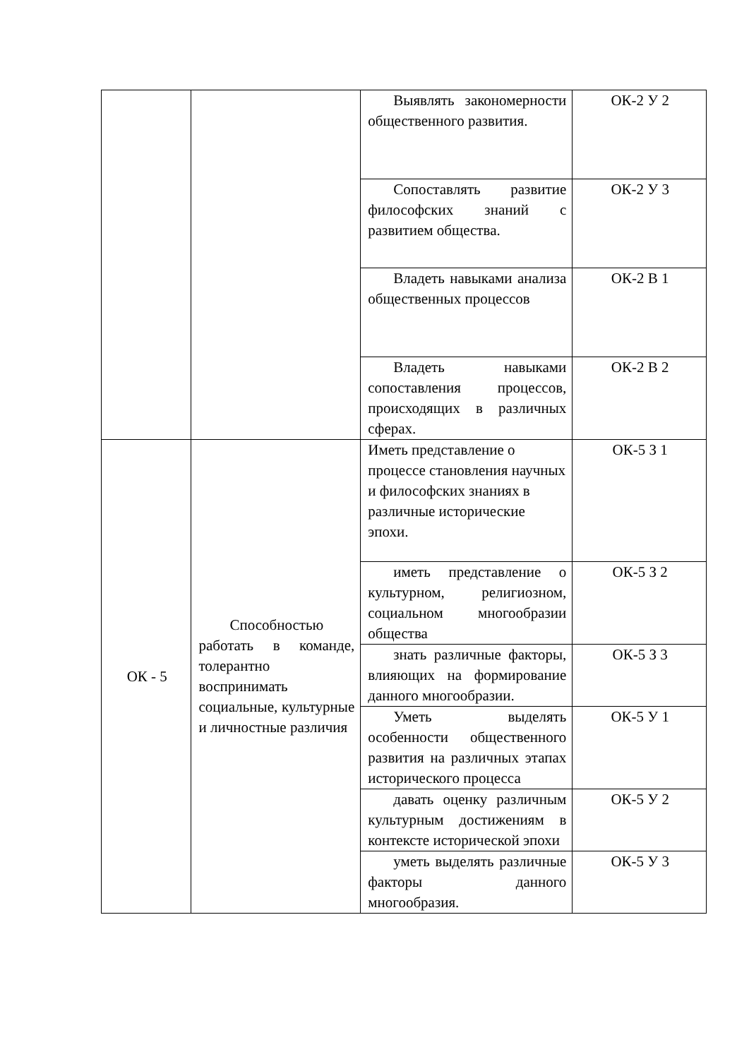| | | Выявлять закономерности общественного развития. | ОК-2 У 2 |
| | | Сопоставлять развитие философских знаний с развитием общества. | ОК-2 У 3 |
| | | Владеть навыками анализа общественных процессов | ОК-2 В 1 |
| | | Владеть навыками сопоставления процессов, происходящих в различных сферах. | ОК-2 В 2 |
| ОК - 5 | Способностью работать в команде, толерантно воспринимать социальные, культурные и личностные различия | Иметь представление о процессе становления научных и философских знаниях в различные исторические эпохи. | ОК-5 З 1 |
| | | иметь представление о культурном, религиозном, социальном многообразии общества | ОК-5 З 2 |
| | | знать различные факторы, влияющих на формирование данного многообразии. | ОК-5 З 3 |
| | | Уметь выделять особенности общественного развития на различных этапах исторического процесса | ОК-5 У 1 |
| | | давать оценку различным культурным достижениям в контексте исторической эпохи | ОК-5 У 2 |
| | | уметь выделять различные факторы данного многообразия. | ОК-5 У 3 |